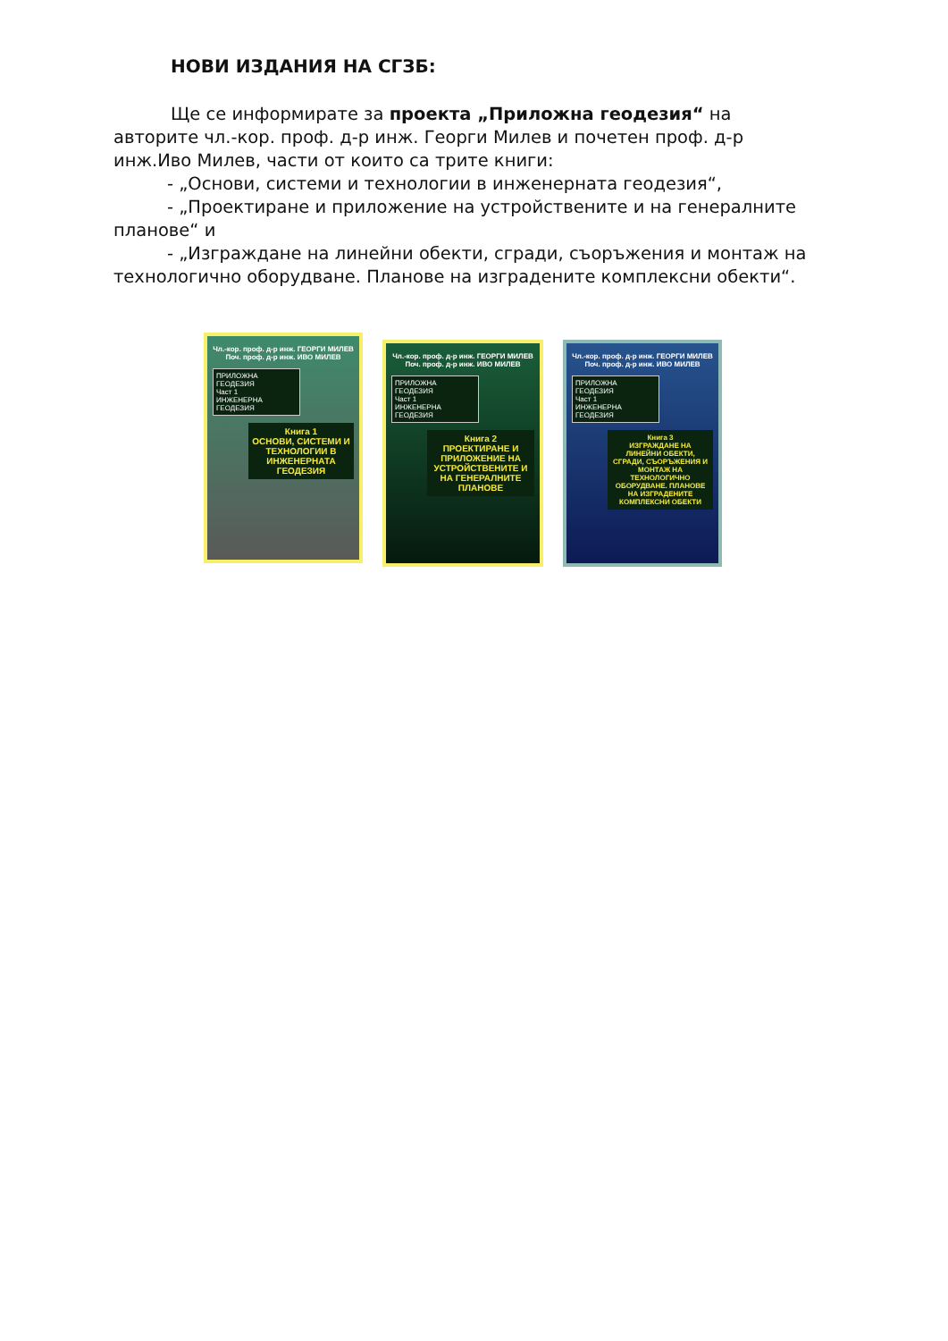НОВИ ИЗДАНИЯ НА СГЗБ:
Ще се информирате за проекта „Приложна геодезия“ на авторите чл.-кор. проф. д-р инж. Георги Милев и почетен проф. д-р инж.Иво Милев, части от които са трите книги:
- „Основи, системи и технологии в инженерната геодезия“,
- „Проектиране и приложение на устройствените и на генералните планове“ и
- „Изграждане на линейни обекти, сгради, съоръжения и монтаж на технологично оборудване. Планове на изградените комплексни обекти“.
Чл.-кор. проф. д-р инж. ГЕОРГИ МИЛЕВ
Поч. проф. д-р инж. ИВО МИЛЕВ
ПРИЛОЖНА ГЕОДЕЗИЯ
Част 1
ИНЖЕНЕРНА ГЕОДЕЗИЯ
Книга 1
ОСНОВИ, СИСТЕМИ И ТЕХНОЛОГИИ В ИНЖЕНЕРНАТА ГЕОДЕЗИЯ
Чл.-кор. проф. д-р инж. ГЕОРГИ МИЛЕВ
Поч. проф. д-р инж. ИВО МИЛЕВ
ПРИЛОЖНА ГЕОДЕЗИЯ
Част 1
ИНЖЕНЕРНА ГЕОДЕЗИЯ
Книга 2
ПРОЕКТИРАНЕ И ПРИЛОЖЕНИЕ НА УСТРОЙСТВЕНИТЕ И НА ГЕНЕРАЛНИТЕ ПЛАНОВЕ
Чл.-кор. проф. д-р инж. ГЕОРГИ МИЛЕВ
Поч. проф. д-р инж. ИВО МИЛЕВ
ПРИЛОЖНА ГЕОДЕЗИЯ
Част 1
ИНЖЕНЕРНА ГЕОДЕЗИЯ
Книга 3
ИЗГРАЖДАНЕ НА ЛИНЕЙНИ ОБЕКТИ, СГРАДИ, СЪОРЪЖЕНИЯ И МОНТАЖ НА ТЕХНОЛОГИЧНО ОБОРУДВАНЕ. ПЛАНОВЕ НА ИЗГРАДЕНИТЕ КОМПЛЕКСНИ ОБЕКТИ